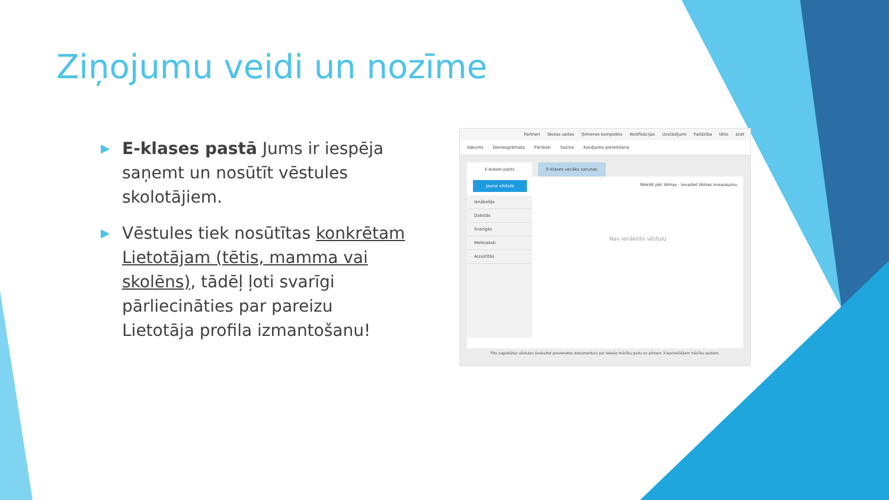Ziņojumu veidi un nozīme
▶
E-klases pastā Jums ir iespēja saņemt un nosūtīt vēstules skolotājiem.
▶
Vēstules tiek nosūtītas konkrētam Lietotājam (tētis, mamma vai skolēns), tādēļ ļoti svarīgi pārliecināties par pareizu Lietotāja profila izmantošanu!
Partneri Skolas saites Ģimenes komplekts Notifikācijas Uzstādījumi Palīdzība tētis Iziet
Sākums Dienasgrāmata Pārskati Saziņa Kavējuma pieteikšana
E-klases pasts E-klases vecāku sarunas
Jauna vēstule Meklēt pēc tēmas · Ievadiet tēmas nosaukumu
Ienākošās
Dzēstās
Svarīgās
Melnraksti
Aizsūtītās
Nav ienākošo vēstuļu
Tiks saglabātas vēstules (ieskaitot pievienotos dokumentus) par tekošo mācību gadu un pilniem 3 iepriekšējiem mācību gadiem.